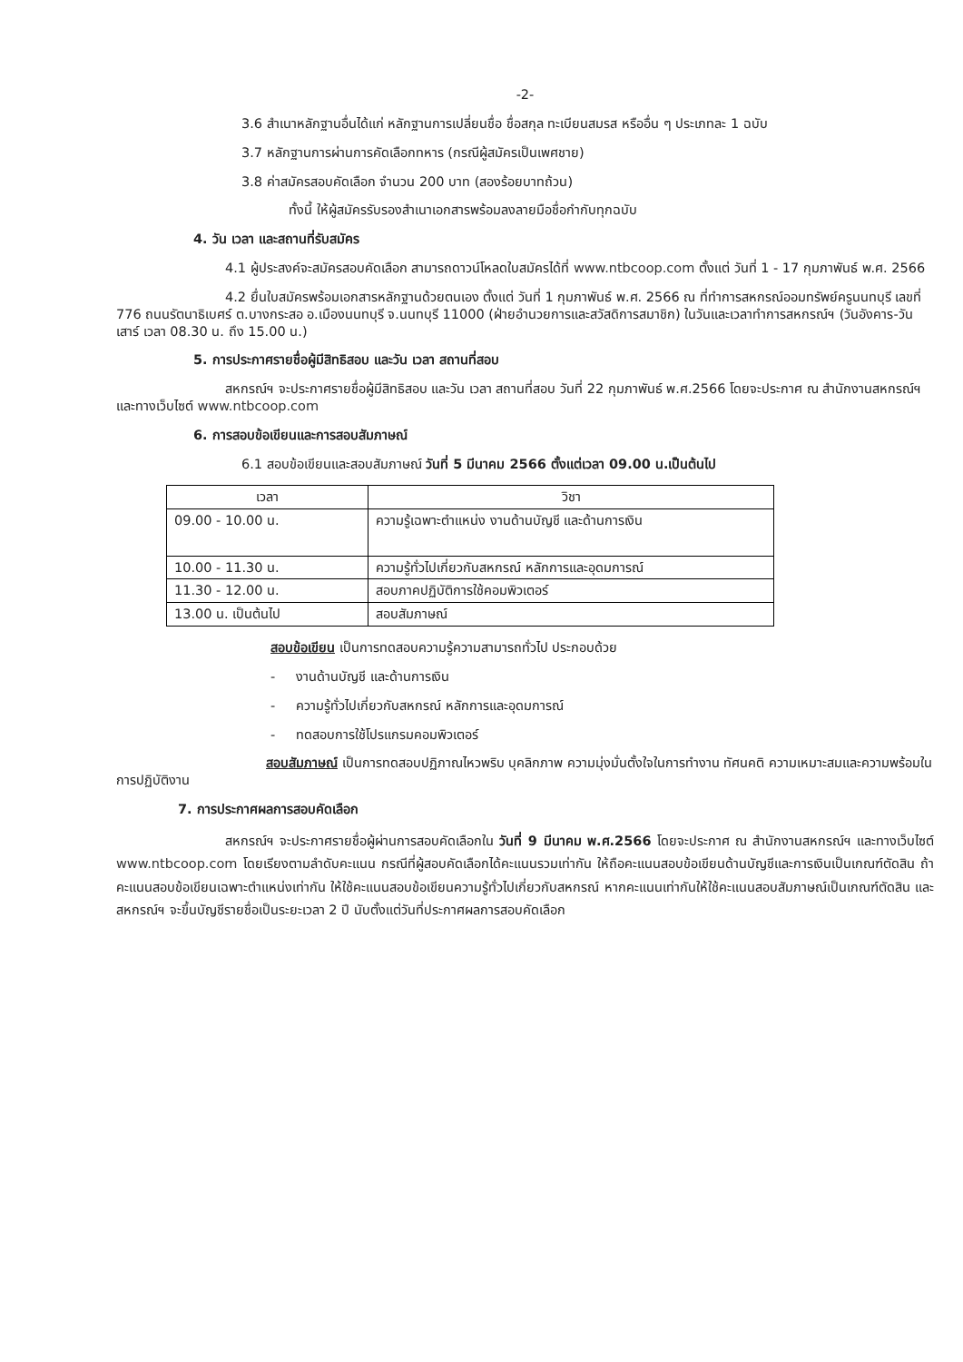-2-
3.6 สำเนาหลักฐานอื่นได้แก่ หลักฐานการเปลี่ยนชื่อ ชื่อสกุล ทะเบียนสมรส หรืออื่น ๆ ประเภทละ 1 ฉบับ
3.7 หลักฐานการผ่านการคัดเลือกทหาร (กรณีผู้สมัครเป็นเพศชาย)
3.8 ค่าสมัครสอบคัดเลือก จำนวน 200 บาท (สองร้อยบาทถ้วน)
ทั้งนี้ ให้ผู้สมัครรับรองสำเนาเอกสารพร้อมลงลายมือชื่อกำกับทุกฉบับ
4. วัน เวลา และสถานที่รับสมัคร
4.1 ผู้ประสงค์จะสมัครสอบคัดเลือก สามารถดาวน์โหลดใบสมัครได้ที่ www.ntbcoop.com ตั้งแต่ วันที่ 1 - 17 กุมภาพันธ์ พ.ศ. 2566
4.2 ยื่นใบสมัครพร้อมเอกสารหลักฐานด้วยตนเอง ตั้งแต่ วันที่ 1 กุมภาพันธ์ พ.ศ. 2566 ณ ที่ทำการสหกรณ์ออมทรัพย์ครูนนทบุรี เลขที่ 776 ถนนรัตนาธิเบศร์ ต.บางกระสอ อ.เมืองนนทบุรี จ.นนทบุรี 11000 (ฝ่ายอำนวยการและสวัสดิการสมาชิก) ในวันและเวลาทำการสหกรณ์ฯ (วันอังคาร-วันเสาร์ เวลา 08.30 น. ถึง 15.00 น.)
5. การประกาศรายชื่อผู้มีสิทธิสอบ และวัน เวลา สถานที่สอบ
สหกรณ์ฯ จะประกาศรายชื่อผู้มีสิทธิสอบ และวัน เวลา สถานที่สอบ วันที่ 22 กุมภาพันธ์ พ.ศ.2566 โดยจะประกาศ ณ สำนักงานสหกรณ์ฯ และทางเว็บไซต์ www.ntbcoop.com
6. การสอบข้อเขียนและการสอบสัมภาษณ์
6.1 สอบข้อเขียนและสอบสัมภาษณ์ วันที่ 5 มีนาคม 2566 ตั้งแต่เวลา 09.00 น.เป็นต้นไป
| เวลา | วิชา |
| --- | --- |
| 09.00 - 10.00 น. | ความรู้เฉพาะตำแหน่ง งานด้านบัญชี และด้านการเงิน |
| 10.00 - 11.30 น. | ความรู้ทั่วไปเกี่ยวกับสหกรณ์ หลักการและอุดมการณ์ |
| 11.30 - 12.00 น. | สอบภาคปฏิบัติการใช้คอมพิวเตอร์ |
| 13.00 น. เป็นต้นไป | สอบสัมภาษณ์ |
สอบข้อเขียน เป็นการทดสอบความรู้ความสามารถทั่วไป ประกอบด้วย
- งานด้านบัญชี และด้านการเงิน
- ความรู้ทั่วไปเกี่ยวกับสหกรณ์ หลักการและอุดมการณ์
- ทดสอบการใช้โปรแกรมคอมพิวเตอร์
สอบสัมภาษณ์ เป็นการทดสอบปฏิภาณไหวพริบ บุคลิกภาพ ความมุ่งมั่นตั้งใจในการทำงาน ทัศนคติ ความเหมาะสมและความพร้อมในการปฏิบัติงาน
7. การประกาศผลการสอบคัดเลือก
สหกรณ์ฯ จะประกาศรายชื่อผู้ผ่านการสอบคัดเลือกใน วันที่ 9 มีนาคม พ.ศ.2566 โดยจะประกาศ ณ สำนักงานสหกรณ์ฯ และทางเว็บไซต์ www.ntbcoop.com โดยเรียงตามลำดับคะแนน กรณีที่ผู้สอบคัดเลือกได้คะแนนรวมเท่ากัน ให้ถือคะแนนสอบข้อเขียนด้านบัญชีและการเงินเป็นเกณฑ์ตัดสิน ถ้าคะแนนสอบข้อเขียนเฉพาะตำแหน่งเท่ากัน ให้ใช้คะแนนสอบข้อเขียนความรู้ทั่วไปเกี่ยวกับสหกรณ์ หากคะแนนเท่ากันให้ใช้คะแนนสอบสัมภาษณ์เป็นเกณฑ์ตัดสิน และสหกรณ์ฯ จะขึ้นบัญชีรายชื่อเป็นระยะเวลา 2 ปี นับตั้งแต่วันที่ประกาศผลการสอบคัดเลือก